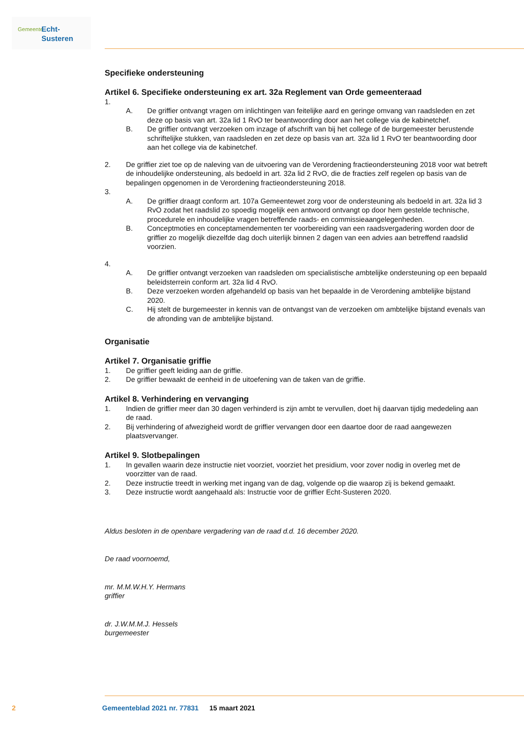Gemeente Echt-Susteren
Specifieke ondersteuning
Artikel 6. Specifieke ondersteuning ex art. 32a Reglement van Orde gemeenteraad
1.
A. De griffier ontvangt vragen om inlichtingen van feitelijke aard en geringe omvang van raadsleden en zet deze op basis van art. 32a lid 1 RvO ter beantwoording door aan het college via de kabinetchef.
B. De griffier ontvangt verzoeken om inzage of afschrift van bij het college of de burgemeester berustende schriftelijke stukken, van raadsleden en zet deze op basis van art. 32a lid 1 RvO ter beantwoording door aan het college via de kabinetchef.
2. De griffier ziet toe op de naleving van de uitvoering van de Verordening fractieondersteuning 2018 voor wat betreft de inhoudelijke ondersteuning, als bedoeld in art. 32a lid 2 RvO, die de fracties zelf regelen op basis van de bepalingen opgenomen in de Verordening fractieondersteuning 2018.
3.
A. De griffier draagt conform art. 107a Gemeentewet zorg voor de ondersteuning als bedoeld in art. 32a lid 3 RvO zodat het raadslid zo spoedig mogelijk een antwoord ontvangt op door hem gestelde technische, procedurele en inhoudelijke vragen betreffende raads- en commissieaangelegenheden.
B. Conceptmoties en conceptamendementen ter voorbereiding van een raadsvergadering worden door de griffier zo mogelijk diezelfde dag doch uiterlijk binnen 2 dagen van een advies aan betreffend raadslid voorzien.
4.
A. De griffier ontvangt verzoeken van raadsleden om specialistische ambtelijke ondersteuning op een bepaald beleidsterrein conform art. 32a lid 4 RvO.
B. Deze verzoeken worden afgehandeld op basis van het bepaalde in de Verordening ambtelijke bijstand 2020.
C. Hij stelt de burgemeester in kennis van de ontvangst van de verzoeken om ambtelijke bijstand evenals van de afronding van de ambtelijke bijstand.
Organisatie
Artikel 7. Organisatie griffie
1. De griffier geeft leiding aan de griffie.
2. De griffier bewaakt de eenheid in de uitoefening van de taken van de griffie.
Artikel 8. Verhindering en vervanging
1. Indien de griffier meer dan 30 dagen verhinderd is zijn ambt te vervullen, doet hij daarvan tijdig mededeling aan de raad.
2. Bij verhindering of afwezigheid wordt de griffier vervangen door een daartoe door de raad aangewezen plaatsvervanger.
Artikel 9. Slotbepalingen
1. In gevallen waarin deze instructie niet voorziet, voorziet het presidium, voor zover nodig in overleg met de voorzitter van de raad.
2. Deze instructie treedt in werking met ingang van de dag, volgende op die waarop zij is bekend gemaakt.
3. Deze instructie wordt aangehaald als: Instructie voor de griffier Echt-Susteren 2020.
Aldus besloten in de openbare vergadering van de raad d.d. 16 december 2020.
De raad voornoemd,
mr. M.M.W.H.Y. Hermans
griffier
dr. J.W.M.M.J. Hessels
burgemeester
2 Gemeenteblad 2021 nr. 77831 15 maart 2021